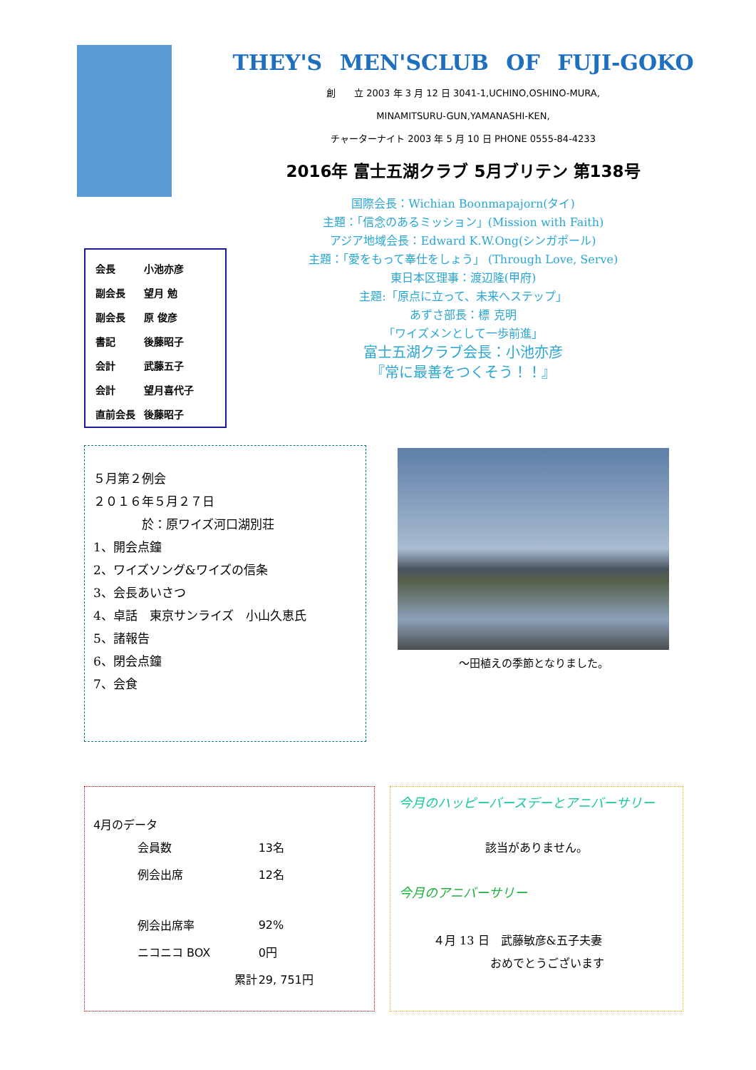THEY'S MEN'SCLUB OF FUJI-GOKO
創　　立 2003 年 3 月 12 日 3041-1,UCHINO,OSHINO-MURA,
MINAMITSURU-GUN,YAMANASHI-KEN,
チャーターナイト 2003 年 5 月 10 日 PHONE 0555-84-4233
2016年 富士五湖クラブ 5月ブリテン 第138号
国際会長：Wichian Boonmapajorn(タイ)
主題：「信念のあるミッション」(Mission with Faith)
アジア地域会長：Edward K.W.Ong(シンガポール)
主題：「愛をもって奉仕をしょう」 (Through Love, Serve)
東日本区理事：渡辺隆(甲府)
主題:「原点に立って、未来へステップ」
あずさ部長：標 克明
「ワイズメンとして一歩前進」
富士五湖クラブ会長：小池亦彦
『常に最善をつくそう！！』
| 会長 | 小池亦彦 |
| 副会長 | 望月 勉 |
| 副会長 | 原 俊彦 |
| 書記 | 後藤昭子 |
| 会計 | 武藤五子 |
| 会計 | 望月喜代子 |
| 直前会長 | 後藤昭子 |
５月第２例会
２０１６年５月２７日
　　　　於：原ワイズ河口湖別荘
1、開会点鐘
2、ワイズソング&ワイズの信条
3、会長あいさつ
4、卓話　東京サンライズ　小山久恵氏
5、諸報告
6、閉会点鐘
7、会食
～田植えの季節となりました。
4月のデータ
| 会員数 | 13名 |
| 例会出席 | 12名 |
| 例会出席率 | 92% |
| ニコニコ BOX | 0円 |
| 累計 | 29, 751円 |
今月のハッピーバースデーとアニバーサリー
該当がありません。
今月のアニバーサリー
４月 13 日　武藤敏彦&五子夫妻
　　　　　おめでとうございます